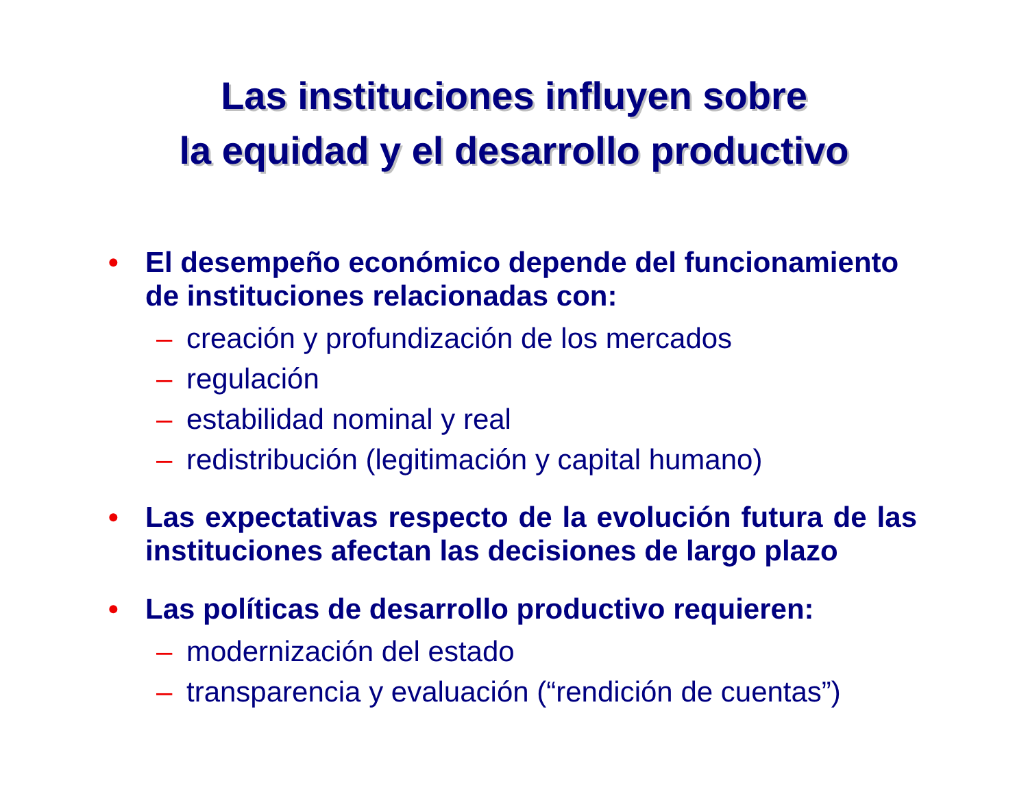Las instituciones influyen sobre
la equidad y el desarrollo productivo
• El desempeño económico depende del funcionamiento de instituciones relacionadas con:
– creación y profundización de los mercados
– regulación
– estabilidad nominal y real
– redistribución (legitimación y capital humano)
• Las expectativas respecto de la evolución futura de las instituciones afectan las decisiones de largo plazo
• Las políticas de desarrollo productivo requieren:
– modernización del estado
– transparencia y evaluación (“rendición de cuentas”)